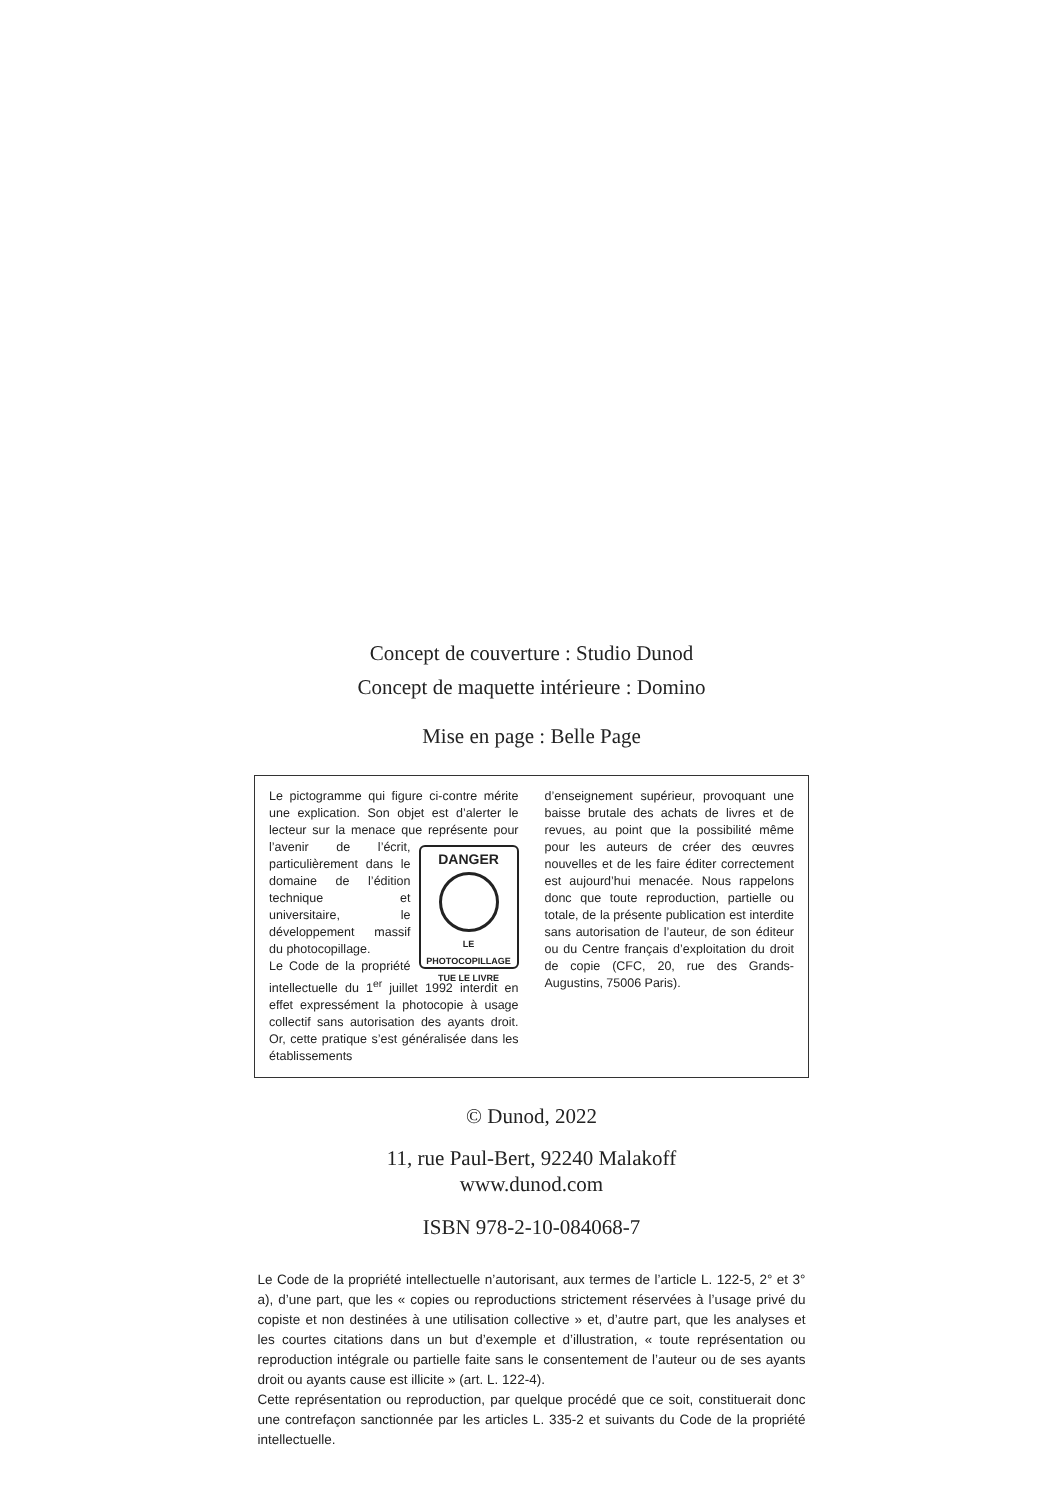Concept de couverture : Studio Dunod
Concept de maquette intérieure : Domino
Mise en page : Belle Page
Le pictogramme qui figure ci-contre mérite une explication. Son objet est d’alerter le lecteur sur la menace que représente pour l’avenir de l’écrit, DANGER
LE PHOTOCOPILLAGE
TUE LE LIVRE particulièrement dans le domaine de l’édition technique et universitaire, le développement massif du photocopillage.
Le Code de la propriété intellectuelle du 1<sup>er</sup> juillet 1992 interdit en effet expressément la photocopie à usage collectif sans autorisation des ayants droit. Or, cette pratique s’est généralisée dans les établissements
d’enseignement supérieur, provoquant une baisse brutale des achats de livres et de revues, au point que la possibilité même pour les auteurs de créer des œuvres nouvelles et de les faire éditer correctement est aujourd’hui menacée. Nous rappelons donc que toute reproduction, partielle ou totale, de la présente publication est interdite sans autorisation de l’auteur, de son éditeur ou du Centre français d’exploitation du droit de copie (CFC, 20, rue des Grands-Augustins, 75006 Paris).
© Dunod, 2022
11, rue Paul-Bert, 92240 Malakoff
www.dunod.com
ISBN 978-2-10-084068-7
Le Code de la propriété intellectuelle n’autorisant, aux termes de l’article L. 122-5, 2° et 3° a), d’une part, que les « copies ou reproductions strictement réservées à l’usage privé du copiste et non destinées à une utilisation collective » et, d’autre part, que les analyses et les courtes citations dans un but d’exemple et d’illustration, « toute représentation ou reproduction intégrale ou partielle faite sans le consentement de l’auteur ou de ses ayants droit ou ayants cause est illicite » (art. L. 122-4).
Cette représentation ou reproduction, par quelque procédé que ce soit, constituerait donc une contrefaçon sanctionnée par les articles L. 335-2 et suivants du Code de la propriété intellectuelle.